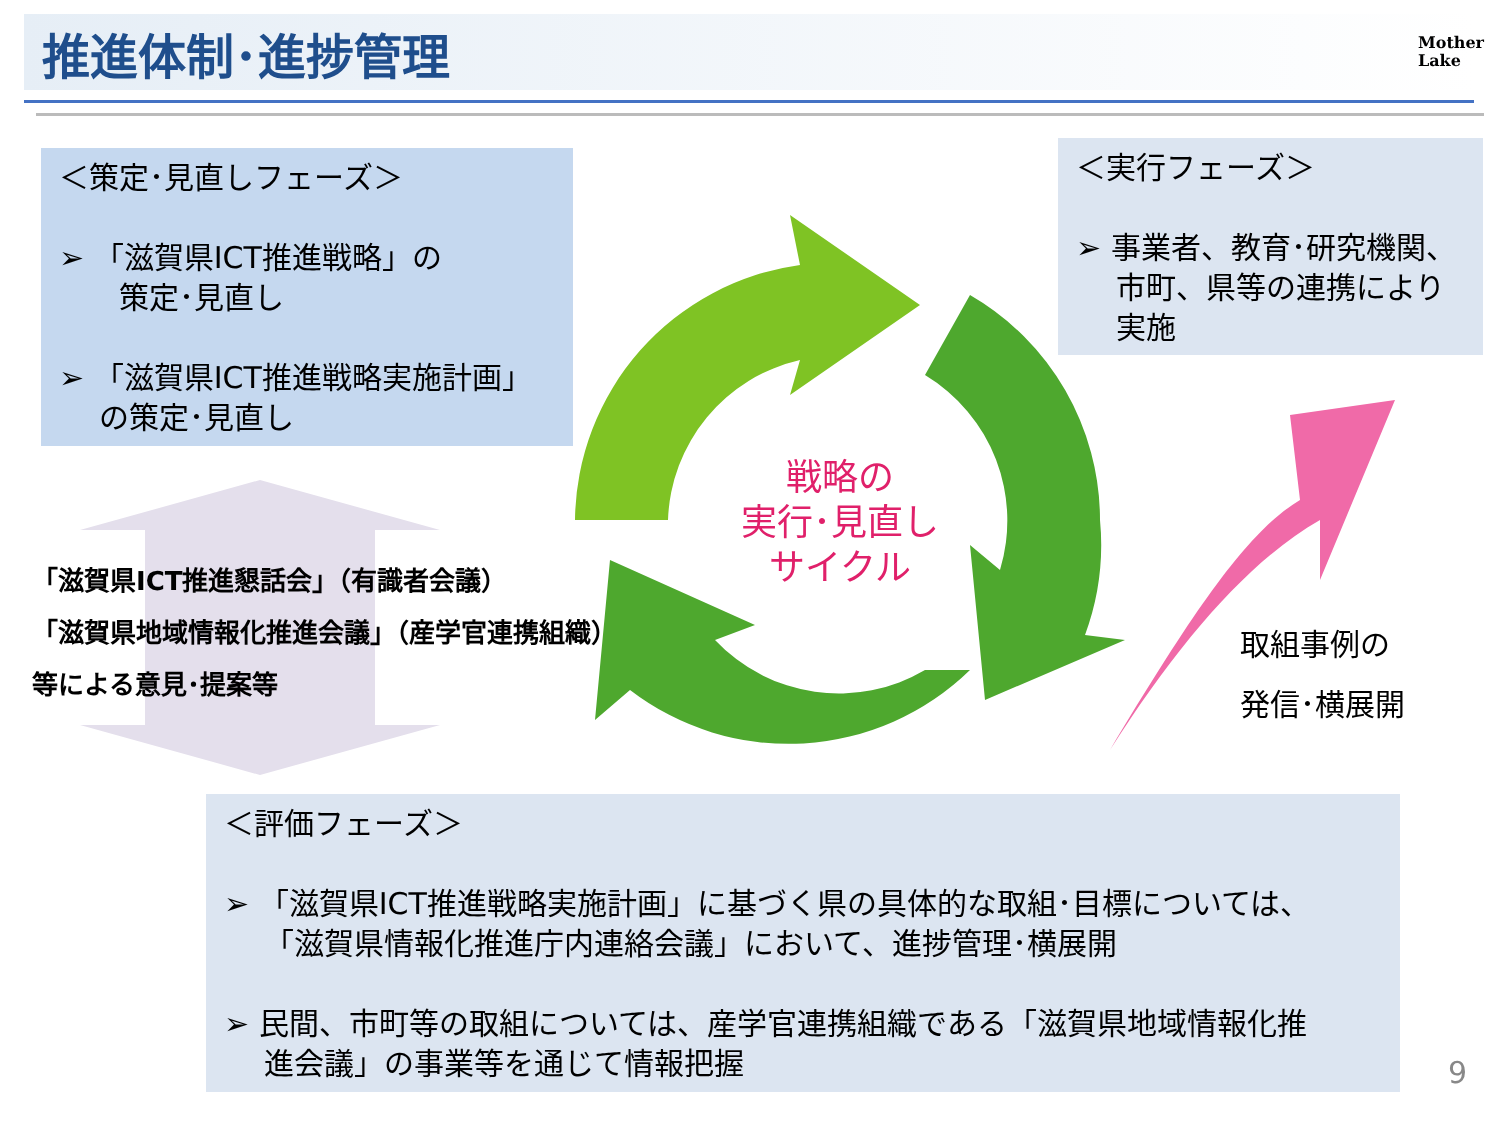推進体制･進捗管理
Mother
Lake
＜策定･見直しフェーズ＞
➢ 「滋賀県ICT推進戦略」の
　　策定･見直し
➢ 「滋賀県ICT推進戦略実施計画」
　 の策定･見直し
＜実行フェーズ＞
➢ 事業者、教育･研究機関、
　 市町、県等の連携により
　 実施
戦略の
実行･見直し
サイクル
「滋賀県ICT推進懇話会」（有識者会議）
「滋賀県地域情報化推進会議」（産学官連携組織）
等による意見･提案等
取組事例の
発信･横展開
＜評価フェーズ＞
➢ 「滋賀県ICT推進戦略実施計画」に基づく県の具体的な取組･目標については、
　 「滋賀県情報化推進庁内連絡会議」において、進捗管理･横展開
➢ 民間、市町等の取組については、産学官連携組織である「滋賀県地域情報化推
　 進会議」の事業等を通じて情報把握
9